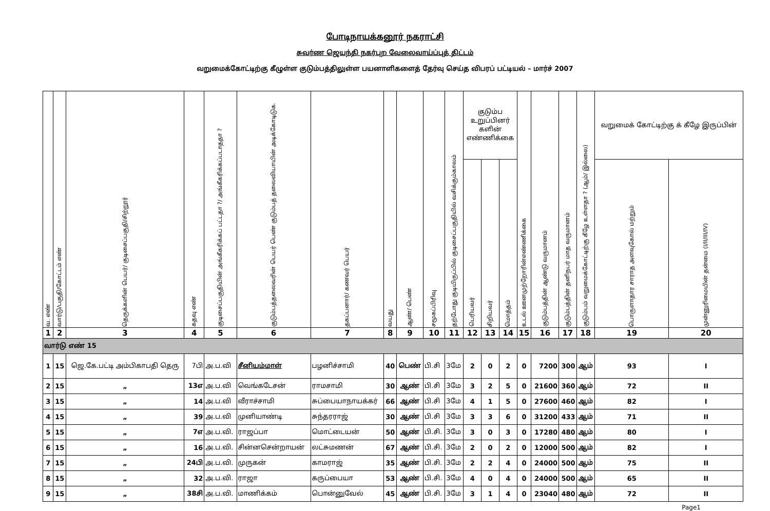போடிநாயக்கனூர் நகராட்சி
சுவர்ண ஜெயந்தி நகர்புற வேலைவாய்ப்புத் திட்டம்
வறுமைக்கோட்டிற்கு கீழுள்ள குடும்பத்திலுள்ள பயனாளிகளைத் தேர்வு செய்த விபரப் பட்டியல் – மார்ச் 2007
| வ. எண் | வார்டு/பகுதி/கோட்டம் எண் | தெருக்களின் பெயர்/ குடிசைப்பகுதி/சிற்றூர் | கதவு எண் | குடிசைப்பகுதியின் அங்கீகரிக்கப் பட்டதா ?/ அங்கீகரிக்கப்படாததா ? | குடும்பத்தலைவரின் பெயர் பெண் குடும்பத் தலைவியாயின் அடிக்கோடிடுக. | தகப்பனார்/ கணவர் பெயர் | வயது | ஆண்/ பெண் | சமூகப்பிரிவு | தற்போது குடியிருப்பில் குடிசைப்பகுதியில் வசிக்கும்காலம் | குடும்ப உறுப்பினர் களின் எண்ணிக்கை | | | உடல் ஊனமுற்றோரின்எண்ணிக்கை | குடும்பத்தின் ஆண்டு வருமானம் | குடும்பத்தின் தனிநபர் மாத வருமானம் | குடும்பம் வறுமைக்கோட்டிற்கு கீழே உள்ளதா ? (ஆம்/ இல்லை) | வறுமைக் கோட்டிற்கு க் கீழே இருப்பின் | |
| --- | --- | --- | --- | --- | --- | --- | --- | --- | --- | --- | --- | --- | --- | --- | --- | --- | --- | --- | --- |
| | | | | | | | | | | | பெரியவர் | சிறியவர் | மொத்தம் | | | | | பொருளாதார சாராத அளவுகோல் மற்றும் | முன்னுரிமையின் தன்மை (I/II/III/IV) |
| 1 | 2 | 3 | 4 | 5 | 6 | 7 | 8 | 9 | 10 | 11 | 12 | 13 | 14 | 15 | 16 | 17 | 18 | 19 | 20 |
| வார்டு எண் 15 | | | | | | | | | | | | | | | | | | | |
| 1 | 15 | ஜெ.கே.பட்டி அம்பிகாபதி தெரு | 7பி | அ.ப.வி | சீனியம்மாள் | பழனிச்சாமி | 40 | பெண் | பி.சி | 3மே | 2 | 0 | 2 | 0 | 7200 | 300 | ஆம் | 93 | I |
| 2 | 15 | „ | 13எ | அ.ப.வி | வெங்கடேசன் | ராமசாமி | 30 | ஆண் | பி.சி | 3மே | 3 | 2 | 5 | 0 | 21600 | 360 | ஆம் | 72 | II |
| 3 | 15 | „ | 14 | அ.ப.வி | வீராச்சாமி | சுப்பையாநாயக்கர் | 66 | ஆண் | பி.சி | 3மே | 4 | 1 | 5 | 0 | 27600 | 460 | ஆம் | 82 | I |
| 4 | 15 | „ | 39 | அ.ப.வி | முனியாண்டி | சுந்தரராஜ் | 30 | ஆண் | பி.சி | 3மே | 3 | 3 | 6 | 0 | 31200 | 433 | ஆம் | 71 | II |
| 5 | 15 | „ | 7எ | அ.ப.வி. | ராஜப்பா | மொட்டையன் | 50 | ஆண் | பி.சி. | 3மே | 3 | 0 | 3 | 0 | 17280 | 480 | ஆம் | 80 | I |
| 6 | 15 | „ | 16 | அ.ப.வி. | சின்னசென்றாயன் | லட்சுமணன் | 67 | ஆண் | பி.சி. | 3மே | 2 | 0 | 2 | 0 | 12000 | 500 | ஆம் | 82 | I |
| 7 | 15 | „ | 24பி | அ.ப.வி. | முருகன் | காமராஜ் | 35 | ஆண் | பி.சி. | 3மே | 2 | 2 | 4 | 0 | 24000 | 500 | ஆம் | 75 | II |
| 8 | 15 | „ | 32 | அ.ப.வி. | ராஜா | கருப்பையா | 53 | ஆண் | பி.சி. | 3மே | 4 | 0 | 4 | 0 | 24000 | 500 | ஆம் | 65 | II |
| 9 | 15 | „ | 38சி | அ.ப.வி. | மாணிக்கம் | பொன்னுவேல் | 45 | ஆண் | பி.சி. | 3மே | 3 | 1 | 4 | 0 | 23040 | 480 | ஆம் | 72 | II |
Page1